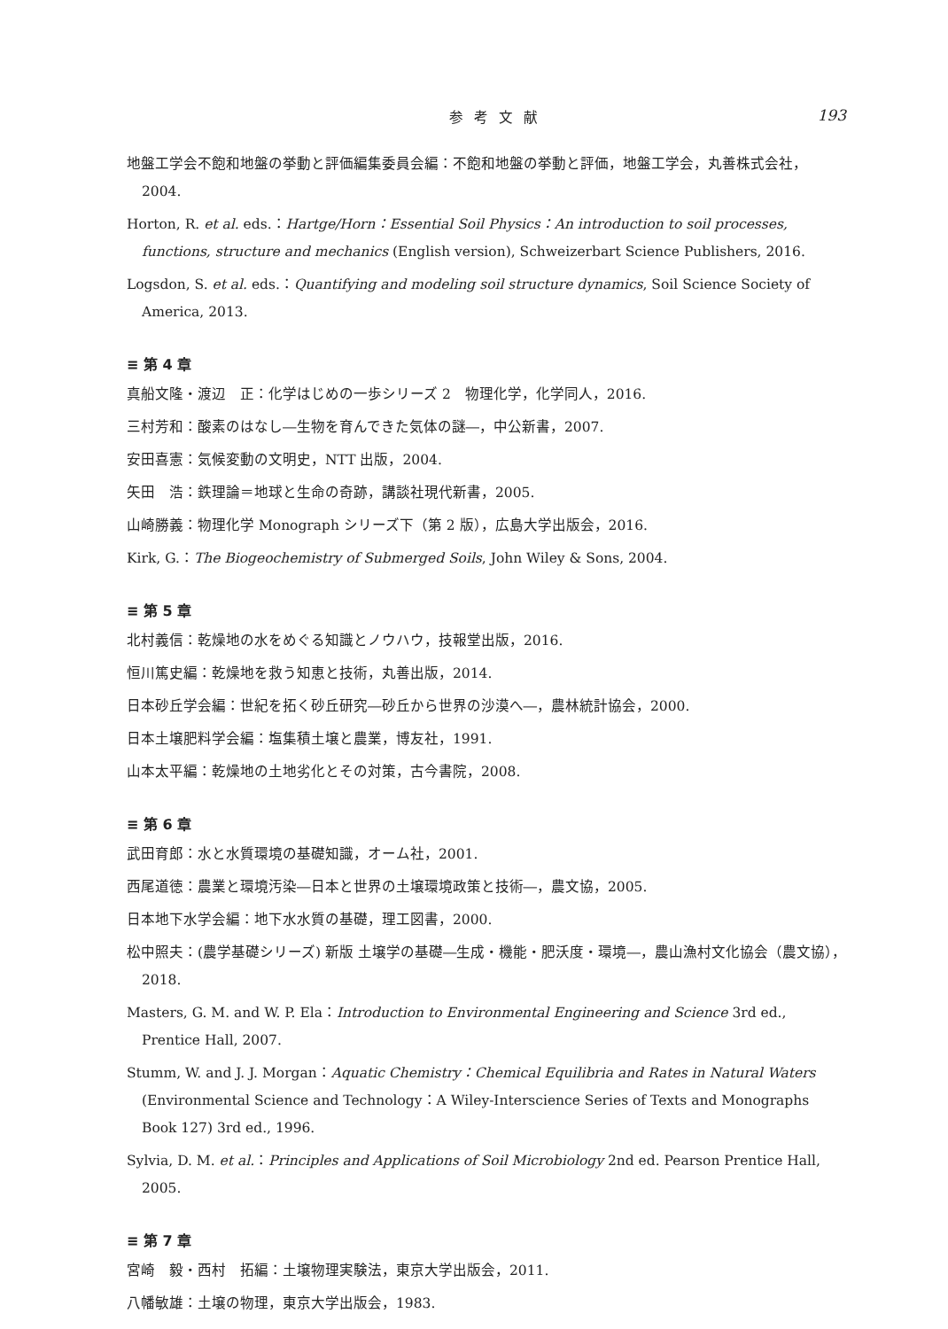参考文献 193
地盤工学会不飽和地盤の挙動と評価編集委員会編：不飽和地盤の挙動と評価，地盤工学会，丸善株式会社，2004.
Horton, R. et al. eds.：Hartge/Horn：Essential Soil Physics：An introduction to soil processes, functions, structure and mechanics (English version), Schweizerbart Science Publishers, 2016.
Logsdon, S. et al. eds.：Quantifying and modeling soil structure dynamics, Soil Science Society of America, 2013.
≡ 第 4 章
真船文隆・渡辺　正：化学はじめの一歩シリーズ 2　物理化学，化学同人，2016.
三村芳和：酸素のはなし―生物を育んできた気体の謎―，中公新書，2007.
安田喜憲：気候変動の文明史，NTT 出版，2004.
矢田　浩：鉄理論＝地球と生命の奇跡，講談社現代新書，2005.
山崎勝義：物理化学 Monograph シリーズ下（第 2 版），広島大学出版会，2016.
Kirk, G.：The Biogeochemistry of Submerged Soils, John Wiley & Sons, 2004.
≡ 第 5 章
北村義信：乾燥地の水をめぐる知識とノウハウ，技報堂出版，2016.
恒川篤史編：乾燥地を救う知恵と技術，丸善出版，2014.
日本砂丘学会編：世紀を拓く砂丘研究―砂丘から世界の沙漠へ―，農林統計協会，2000.
日本土壌肥料学会編：塩集積土壌と農業，博友社，1991.
山本太平編：乾燥地の土地劣化とその対策，古今書院，2008.
≡ 第 6 章
武田育郎：水と水質環境の基礎知識，オーム社，2001.
西尾道徳：農業と環境汚染―日本と世界の土壌環境政策と技術―，農文協，2005.
日本地下水学会編：地下水水質の基礎，理工図書，2000.
松中照夫：(農学基礎シリーズ) 新版 土壌学の基礎―生成・機能・肥沃度・環境―，農山漁村文化協会（農文協），2018.
Masters, G. M. and W. P. Ela：Introduction to Environmental Engineering and Science 3rd ed., Prentice Hall, 2007.
Stumm, W. and J. J. Morgan：Aquatic Chemistry：Chemical Equilibria and Rates in Natural Waters (Environmental Science and Technology：A Wiley-Interscience Series of Texts and Monographs Book 127) 3rd ed., 1996.
Sylvia, D. M. et al.：Principles and Applications of Soil Microbiology 2nd ed. Pearson Prentice Hall, 2005.
≡ 第 7 章
宮崎　毅・西村　拓編：土壌物理実験法，東京大学出版会，2011.
八幡敏雄：土壌の物理，東京大学出版会，1983.